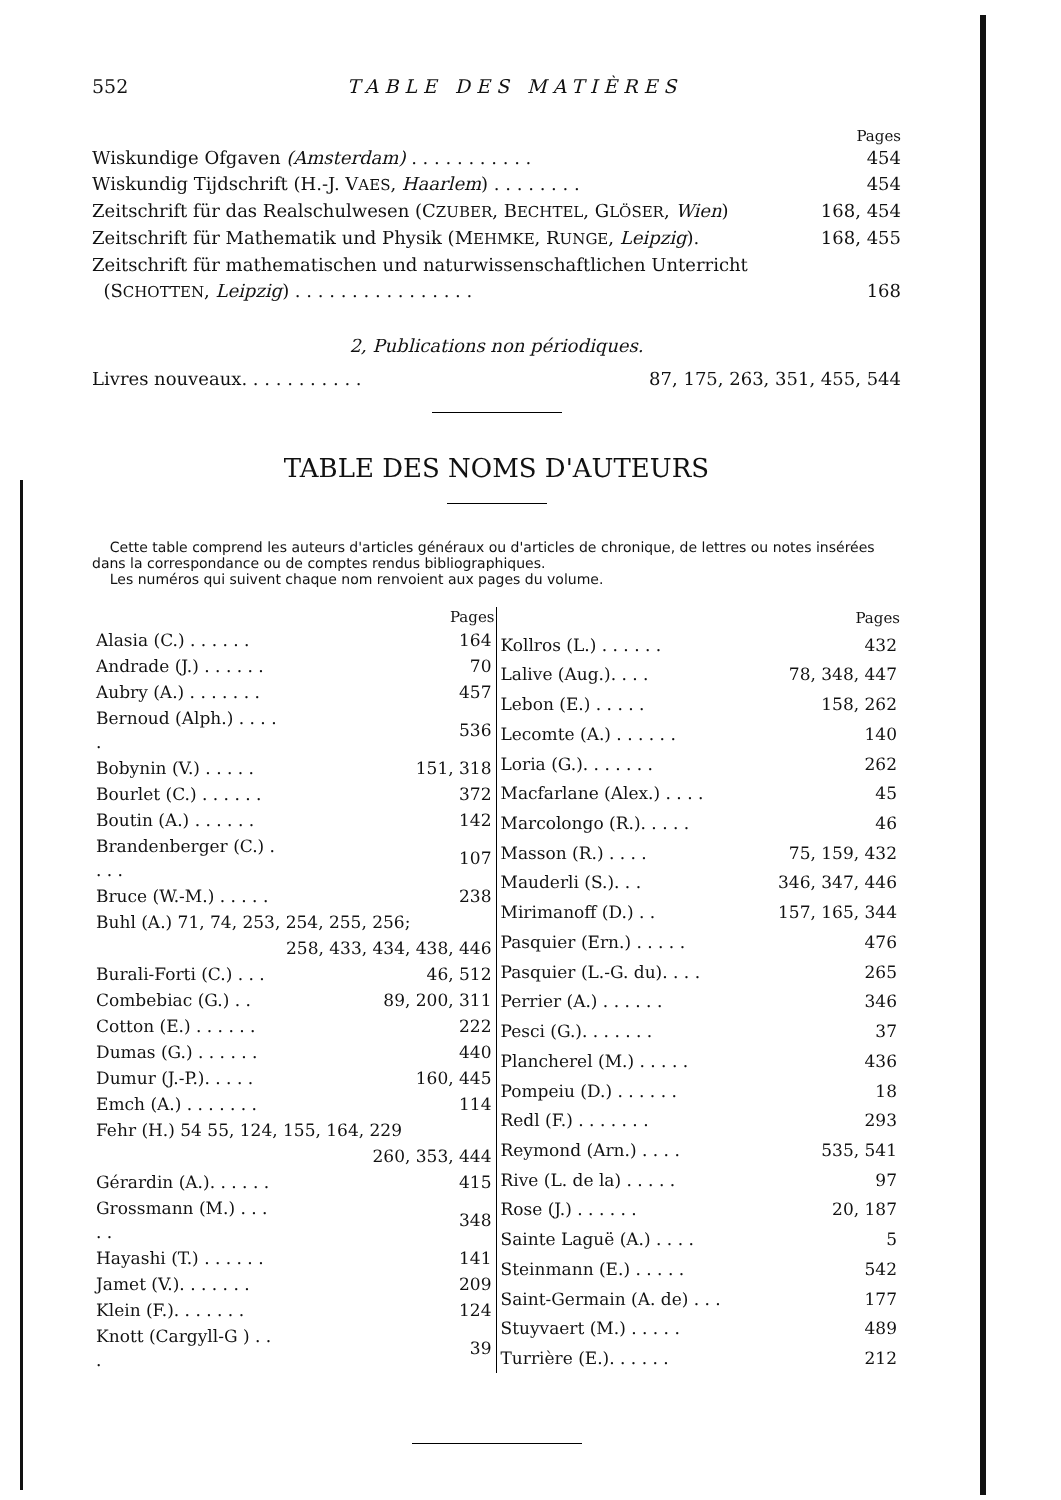552 TABLE DES MATIÈRES
Pages
Wiskundige Ofgaven (Amsterdam) . . . . . . . . . . . 454
Wiskundig Tijdschrift (H.-J. VAES, Haarlem) . . . . . . . . 454
Zeitschrift für das Realschulwesen (CZUBER, BECHTEL, GLÖSER, Wien) 168, 454
Zeitschrift für Mathematik und Physik (MEHMKE, RUNGE, Leipzig). 168, 455
Zeitschrift für mathematischen und naturwissenschaftlichen Unterricht
(SCHOTTEN, Leipzig) . . . . . . . . . . . . . . . . 168
2, Publications non périodiques.
Livres nouveaux. . . . . . . . . . . 87, 175, 263, 351, 455, 544
TABLE DES NOMS D'AUTEURS
Cette table comprend les auteurs d'articles généraux ou d'articles de chronique, de lettres ou notes insérées dans la correspondance ou de comptes rendus bibliographiques.
Les numéros qui suivent chaque nom renvoient aux pages du volume.
| | Pages |
| --- | --- |
| Alasia (C.) . . . . . . | 164 |
| Andrade (J.) . . . . . . | 70 |
| Aubry (A.) . . . . . . . | 457 |
| Bernoud (Alph.) . . . . . | 536 |
| Bobynin (V.) . . . . . | 151, 318 |
| Bourlet (C.) . . . . . . | 372 |
| Boutin (A.) . . . . . . | 142 |
| Brandenberger (C.) . . . . | 107 |
| Bruce (W.-M.) . . . . . | 238 |
| Buhl (A.) 71, 74, 253, 254, 255, 256; | |
| | 258, 433, 434, 438, 446 |
| Burali-Forti (C.) . . . | 46, 512 |
| Combebiac (G.) . . | 89, 200, 311 |
| Cotton (E.) . . . . . . | 222 |
| Dumas (G.) . . . . . . | 440 |
| Dumur (J.-P.). . . . . | 160, 445 |
| Emch (A.) . . . . . . . | 114 |
| Fehr (H.) 54 55, 124, 155, 164, 229 | |
| | 260, 353, 444 |
| Gérardin (A.). . . . . . | 415 |
| Grossmann (M.) . . . . . | 348 |
| Hayashi (T.) . . . . . . | 141 |
| Jamet (V.). . . . . . . | 209 |
| Klein (F.). . . . . . . | 124 |
| Knott (Cargyll-G ) . . . | 39 |
| | Pages |
| --- | --- |
| Kollros (L.) . . . . . . | 432 |
| Lalive (Aug.). . . . | 78, 348, 447 |
| Lebon (E.) . . . . . | 158, 262 |
| Lecomte (A.) . . . . . . | 140 |
| Loria (G.). . . . . . . | 262 |
| Macfarlane (Alex.) . . . . | 45 |
| Marcolongo (R.). . . . . | 46 |
| Masson (R.) . . . . | 75, 159, 432 |
| Mauderli (S.). . . | 346, 347, 446 |
| Mirimanoff (D.) . . | 157, 165, 344 |
| Pasquier (Ern.) . . . . . | 476 |
| Pasquier (L.-G. du). . . . | 265 |
| Perrier (A.) . . . . . . | 346 |
| Pesci (G.). . . . . . . | 37 |
| Plancherel (M.) . . . . . | 436 |
| Pompeiu (D.) . . . . . . | 18 |
| Redl (F.) . . . . . . . | 293 |
| Reymond (Arn.) . . . . | 535, 541 |
| Rive (L. de la) . . . . . | 97 |
| Rose (J.) . . . . . . | 20, 187 |
| Sainte Laguë (A.) . . . . | 5 |
| Steinmann (E.) . . . . . | 542 |
| Saint-Germain (A. de) . . . | 177 |
| Stuyvaert (M.) . . . . . | 489 |
| Turrière (E.). . . . . . | 212 |